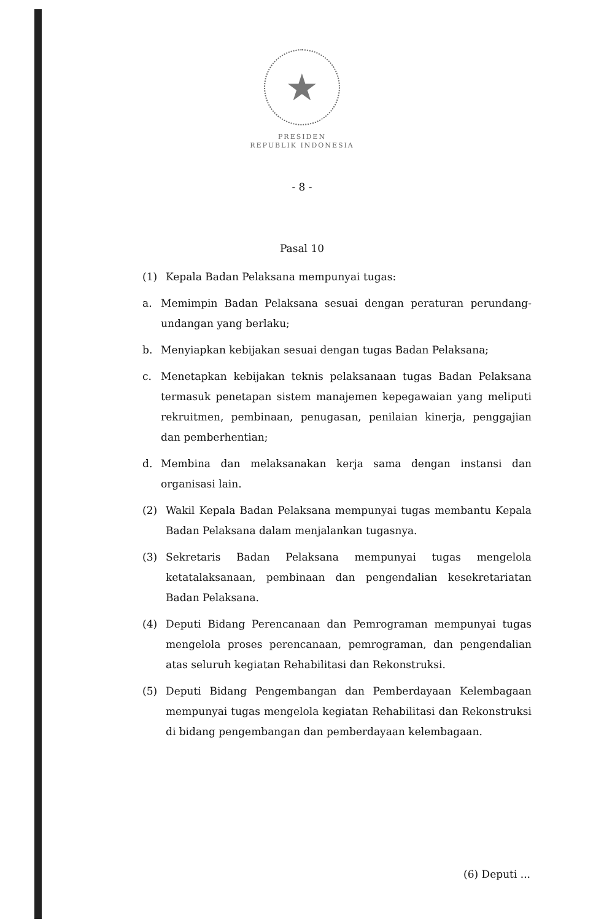★
PRESIDEN
REPUBLIK INDONESIA
- 8 -
Pasal 10
(1) Kepala Badan Pelaksana mempunyai tugas:
a. Memimpin Badan Pelaksana sesuai dengan peraturan perundang-undangan yang berlaku;
b. Menyiapkan kebijakan sesuai dengan tugas Badan Pelaksana;
c. Menetapkan kebijakan teknis pelaksanaan tugas Badan Pelaksana termasuk penetapan sistem manajemen kepegawaian yang meliputi rekruitmen, pembinaan, penugasan, penilaian kinerja, penggajian dan pemberhentian;
d. Membina dan melaksanakan kerja sama dengan instansi dan organisasi lain.
(2) Wakil Kepala Badan Pelaksana mempunyai tugas membantu Kepala Badan Pelaksana dalam menjalankan tugasnya.
(3) Sekretaris Badan Pelaksana mempunyai tugas mengelola ketatalaksanaan, pembinaan dan pengendalian kesekretariatan Badan Pelaksana.
(4) Deputi Bidang Perencanaan dan Pemrograman mempunyai tugas mengelola proses perencanaan, pemrograman, dan pengendalian atas seluruh kegiatan Rehabilitasi dan Rekonstruksi.
(5) Deputi Bidang Pengembangan dan Pemberdayaan Kelembagaan mempunyai tugas mengelola kegiatan Rehabilitasi dan Rekonstruksi di bidang pengembangan dan pemberdayaan kelembagaan.
(6) Deputi ...